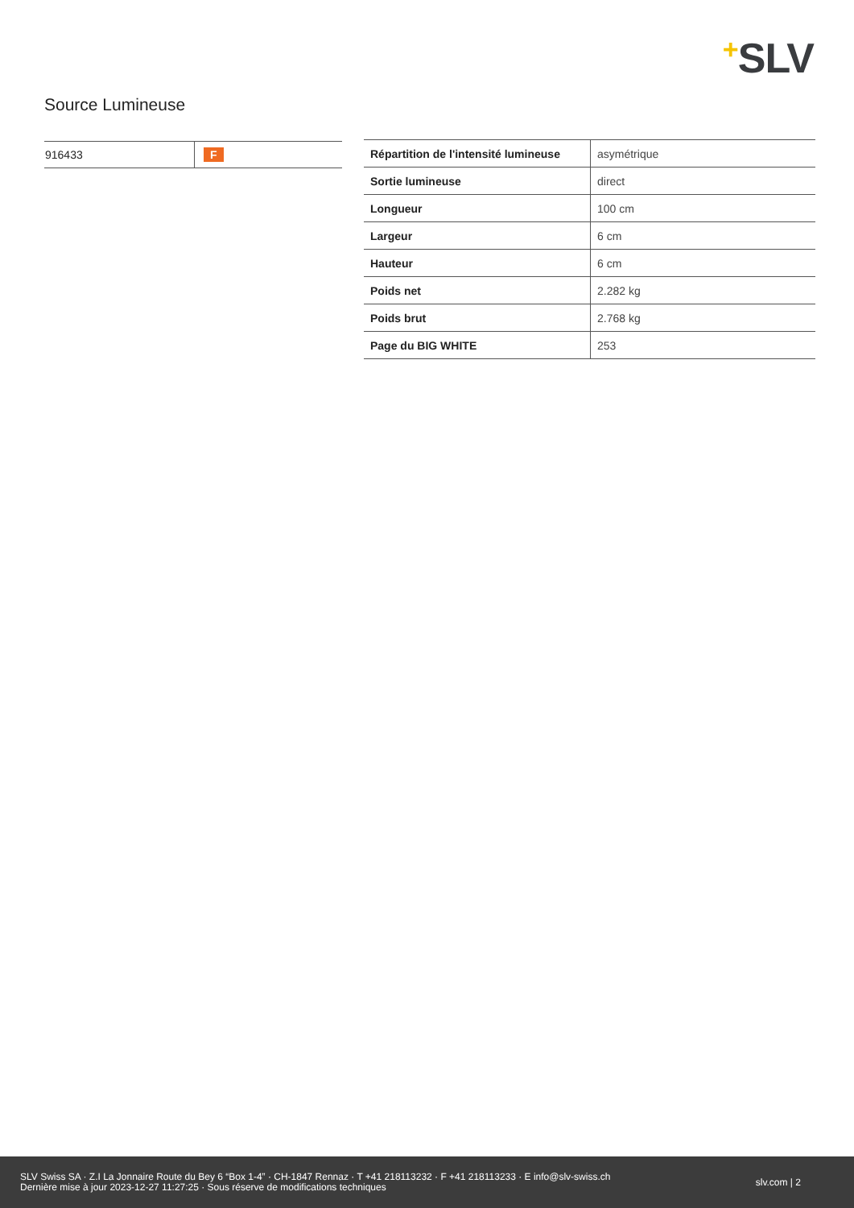+SLV
Source Lumineuse
| 916433 | F |
| Répartition de l'intensité lumineuse | asymétrique |
| Sortie lumineuse | direct |
| Longueur | 100 cm |
| Largeur | 6 cm |
| Hauteur | 6 cm |
| Poids net | 2.282 kg |
| Poids brut | 2.768 kg |
| Page du BIG WHITE | 253 |
SLV Swiss SA · Z.I La Jonnaire Route du Bey 6 “Box 1-4” · CH-1847 Rennaz · T +41 218113232 · F +41 218113233 · E info@slv-swiss.ch
Dernière mise à jour 2023-12-27 11:27:25 · Sous réserve de modifications techniques
slv.com | 2